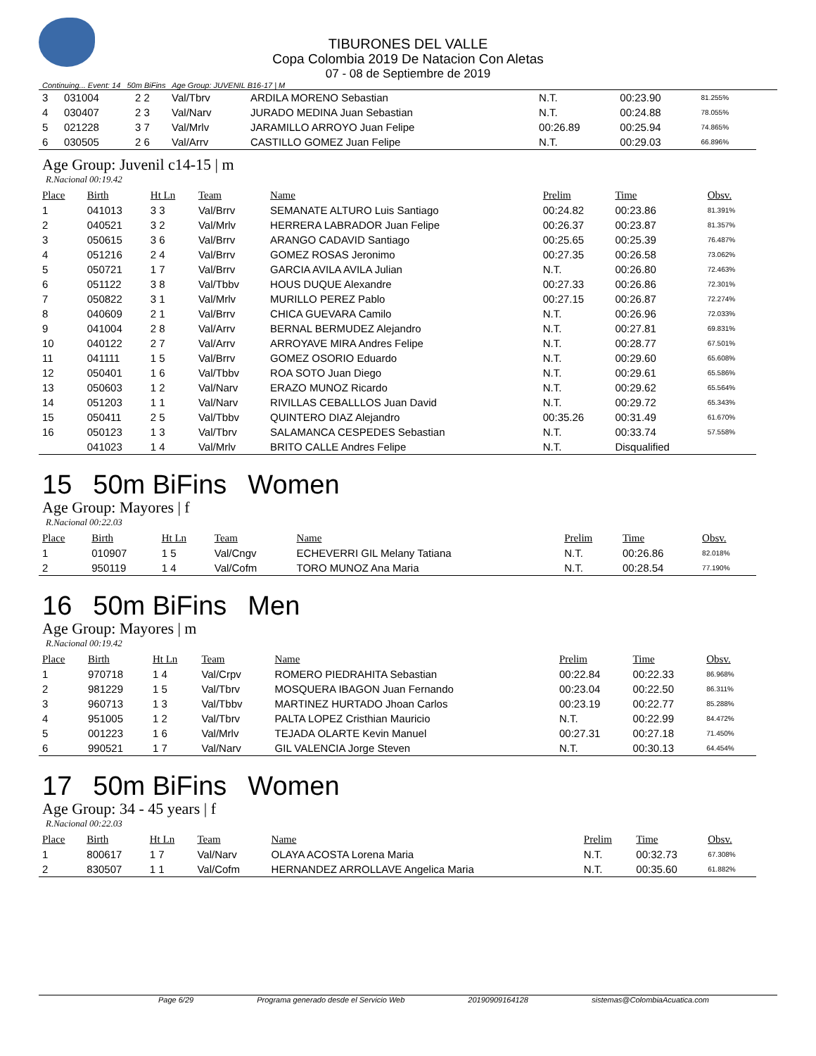TIBURONES DEL VALLE
Copa Colombia 2019 De Natacion Con Aletas
07 - 08 de Septiembre de 2019
Continuing... Event: 14 50m BiFins Age Group: JUVENIL B16-17 | M
| 3 | 031004 | 2 2 | Val/Tbrv | ARDILA MORENO Sebastian | N.T. | 00:23.90 | 81.255% |
| 4 | 030407 | 2 3 | Val/Narv | JURADO MEDINA Juan Sebastian | N.T. | 00:24.88 | 78.055% |
| 5 | 021228 | 3 7 | Val/Mrlv | JARAMILLO ARROYO Juan Felipe | 00:26.89 | 00:25.94 | 74.865% |
| 6 | 030505 | 2 6 | Val/Arrv | CASTILLO GOMEZ Juan Felipe | N.T. | 00:29.03 | 66.896% |
Age Group: Juvenil c14-15 | m
R.Nacional 00:19.42
| Place | Birth | Ht Ln | Team | Name | Prelim | Time | Obsv. |
| --- | --- | --- | --- | --- | --- | --- | --- |
| 1 | 041013 | 3 3 | Val/Brrv | SEMANATE ALTURO Luis Santiago | 00:24.82 | 00:23.86 | 81.391% |
| 2 | 040521 | 3 2 | Val/Mrlv | HERRERA LABRADOR Juan Felipe | 00:26.37 | 00:23.87 | 81.357% |
| 3 | 050615 | 3 6 | Val/Brrv | ARANGO CADAVID Santiago | 00:25.65 | 00:25.39 | 76.487% |
| 4 | 051216 | 2 4 | Val/Brrv | GOMEZ ROSAS Jeronimo | 00:27.35 | 00:26.58 | 73.062% |
| 5 | 050721 | 1 7 | Val/Brrv | GARCIA AVILA AVILA Julian | N.T. | 00:26.80 | 72.463% |
| 6 | 051122 | 3 8 | Val/Tbbv | HOUS DUQUE Alexandre | 00:27.33 | 00:26.86 | 72.301% |
| 7 | 050822 | 3 1 | Val/Mrlv | MURILLO PEREZ Pablo | 00:27.15 | 00:26.87 | 72.274% |
| 8 | 040609 | 2 1 | Val/Brrv | CHICA GUEVARA Camilo | N.T. | 00:26.96 | 72.033% |
| 9 | 041004 | 2 8 | Val/Arrv | BERNAL BERMUDEZ Alejandro | N.T. | 00:27.81 | 69.831% |
| 10 | 040122 | 2 7 | Val/Arrv | ARROYAVE MIRA Andres Felipe | N.T. | 00:28.77 | 67.501% |
| 11 | 041111 | 1 5 | Val/Brrv | GOMEZ OSORIO Eduardo | N.T. | 00:29.60 | 65.608% |
| 12 | 050401 | 1 6 | Val/Tbbv | ROA SOTO Juan Diego | N.T. | 00:29.61 | 65.586% |
| 13 | 050603 | 1 2 | Val/Narv | ERAZO MUNOZ Ricardo | N.T. | 00:29.62 | 65.564% |
| 14 | 051203 | 1 1 | Val/Narv | RIVILLAS CEBALLLOS Juan David | N.T. | 00:29.72 | 65.343% |
| 15 | 050411 | 2 5 | Val/Tbbv | QUINTERO DIAZ Alejandro | 00:35.26 | 00:31.49 | 61.670% |
| 16 | 050123 | 1 3 | Val/Tbrv | SALAMANCA CESPEDES Sebastian | N.T. | 00:33.74 | 57.558% |
| | 041023 | 1 4 | Val/Mrlv | BRITO CALLE Andres Felipe | N.T. | Disqualified | |
15 50m BiFins Women
Age Group: Mayores | f
R.Nacional 00:22.03
| Place | Birth | Ht Ln | Team | Name | Prelim | Time | Obsv. |
| --- | --- | --- | --- | --- | --- | --- | --- |
| 1 | 010907 | 1 5 | Val/Cngv | ECHEVERRI GIL Melany Tatiana | N.T. | 00:26.86 | 82.018% |
| 2 | 950119 | 1 4 | Val/Cofm | TORO MUNOZ Ana Maria | N.T. | 00:28.54 | 77.190% |
16 50m BiFins Men
Age Group: Mayores | m
R.Nacional 00:19.42
| Place | Birth | Ht Ln | Team | Name | Prelim | Time | Obsv. |
| --- | --- | --- | --- | --- | --- | --- | --- |
| 1 | 970718 | 1 4 | Val/Crpv | ROMERO PIEDRAHITA Sebastian | 00:22.84 | 00:22.33 | 86.968% |
| 2 | 981229 | 1 5 | Val/Tbrv | MOSQUERA IBAGON Juan Fernando | 00:23.04 | 00:22.50 | 86.311% |
| 3 | 960713 | 1 3 | Val/Tbbv | MARTINEZ HURTADO Jhoan Carlos | 00:23.19 | 00:22.77 | 85.288% |
| 4 | 951005 | 1 2 | Val/Tbrv | PALTA LOPEZ Cristhian Mauricio | N.T. | 00:22.99 | 84.472% |
| 5 | 001223 | 1 6 | Val/Mrlv | TEJADA OLARTE Kevin Manuel | 00:27.31 | 00:27.18 | 71.450% |
| 6 | 990521 | 1 7 | Val/Narv | GIL VALENCIA Jorge Steven | N.T. | 00:30.13 | 64.454% |
17 50m BiFins Women
Age Group: 34 - 45 years | f
R.Nacional 00:22.03
| Place | Birth | Ht Ln | Team | Name | Prelim | Time | Obsv. |
| --- | --- | --- | --- | --- | --- | --- | --- |
| 1 | 800617 | 1 7 | Val/Narv | OLAYA ACOSTA Lorena Maria | N.T. | 00:32.73 | 67.308% |
| 2 | 830507 | 1 1 | Val/Cofm | HERNANDEZ ARROLLAVE Angelica Maria | N.T. | 00:35.60 | 61.882% |
Page 6/29 Programa generado desde el Servicio Web 20190909164128 sistemas@ColombiaAcuatica.com